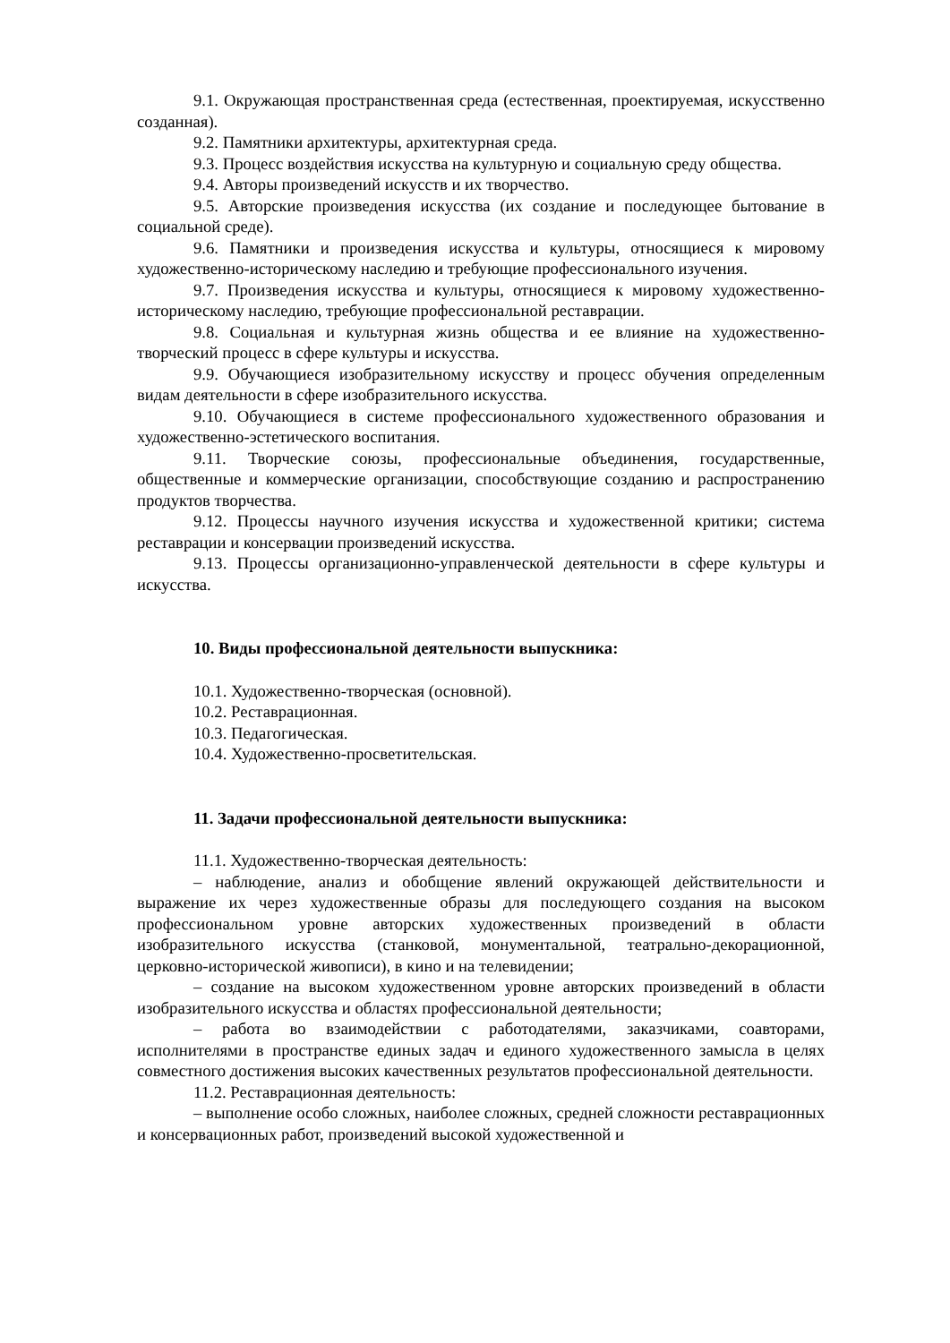9.1. Окружающая пространственная среда (естественная, проектируемая, искусственно созданная).
9.2. Памятники архитектуры, архитектурная среда.
9.3. Процесс воздействия искусства на культурную и социальную среду общества.
9.4. Авторы произведений искусств и их творчество.
9.5. Авторские произведения искусства (их создание и последующее бытование в социальной среде).
9.6. Памятники и произведения искусства и культуры, относящиеся к мировому художественно-историческому наследию и требующие профессионального изучения.
9.7. Произведения искусства и культуры, относящиеся к мировому художественно-историческому наследию, требующие профессиональной реставрации.
9.8. Социальная и культурная жизнь общества и ее влияние на художественно-творческий процесс в сфере культуры и искусства.
9.9. Обучающиеся изобразительному искусству и процесс обучения определенным видам деятельности в сфере изобразительного искусства.
9.10. Обучающиеся в системе профессионального художественного образования и художественно-эстетического воспитания.
9.11. Творческие союзы, профессиональные объединения, государственные, общественные и коммерческие организации, способствующие созданию и распространению продуктов творчества.
9.12. Процессы научного изучения искусства и художественной критики; система реставрации и консервации произведений искусства.
9.13. Процессы организационно-управленческой деятельности в сфере культуры и искусства.
10. Виды профессиональной деятельности выпускника:
10.1. Художественно-творческая (основной).
10.2. Реставрационная.
10.3. Педагогическая.
10.4. Художественно-просветительская.
11. Задачи профессиональной деятельности выпускника:
11.1. Художественно-творческая деятельность:
– наблюдение, анализ и обобщение явлений окружающей действительности и выражение их через художественные образы для последующего создания на высоком профессиональном уровне авторских художественных произведений в области изобразительного искусства (станковой, монументальной, театрально-декорационной, церковно-исторической живописи), в кино и на телевидении;
– создание на высоком художественном уровне авторских произведений в области изобразительного искусства и областях профессиональной деятельности;
– работа во взаимодействии с работодателями, заказчиками, соавторами, исполнителями в пространстве единых задач и единого художественного замысла в целях совместного достижения высоких качественных результатов профессиональной деятельности.
11.2. Реставрационная деятельность:
– выполнение особо сложных, наиболее сложных, средней сложности реставрационных и консервационных работ, произведений высокой художественной и